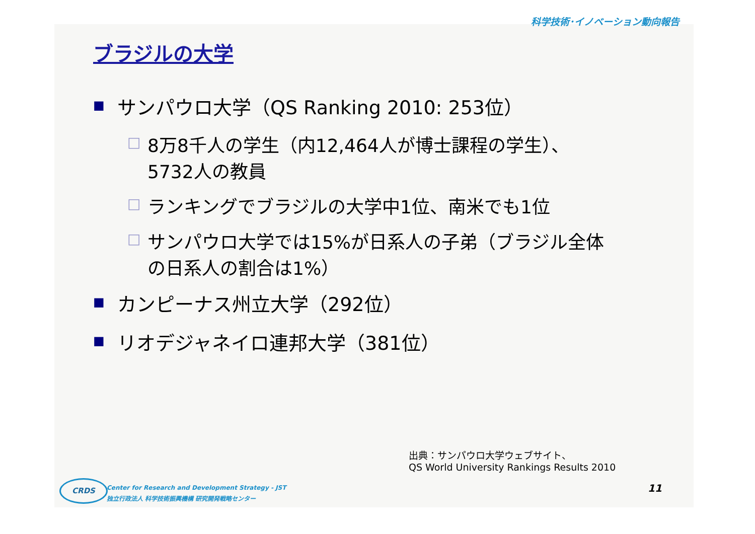科学技術･イノベーション動向報告
ブラジルの大学
■ サンパウロ大学（QS Ranking 2010: 253位）
□ 8万8千人の学生（内12,464人が博士課程の学生）、
5732人の教員
□ ランキングでブラジルの大学中1位、南米でも1位
□ サンパウロ大学では15%が日系人の子弟（ブラジル全体
の日系人の割合は1%）
■ カンピーナス州立大学（292位）
■ リオデジャネイロ連邦大学（381位）
出典：サンパウロ大学ウェブサイト、
QS World University Rankings Results 2010
CRDS
Center for Research and Development Strategy - JST
独立行政法人 科学技術振興機構 研究開発戦略センター
11